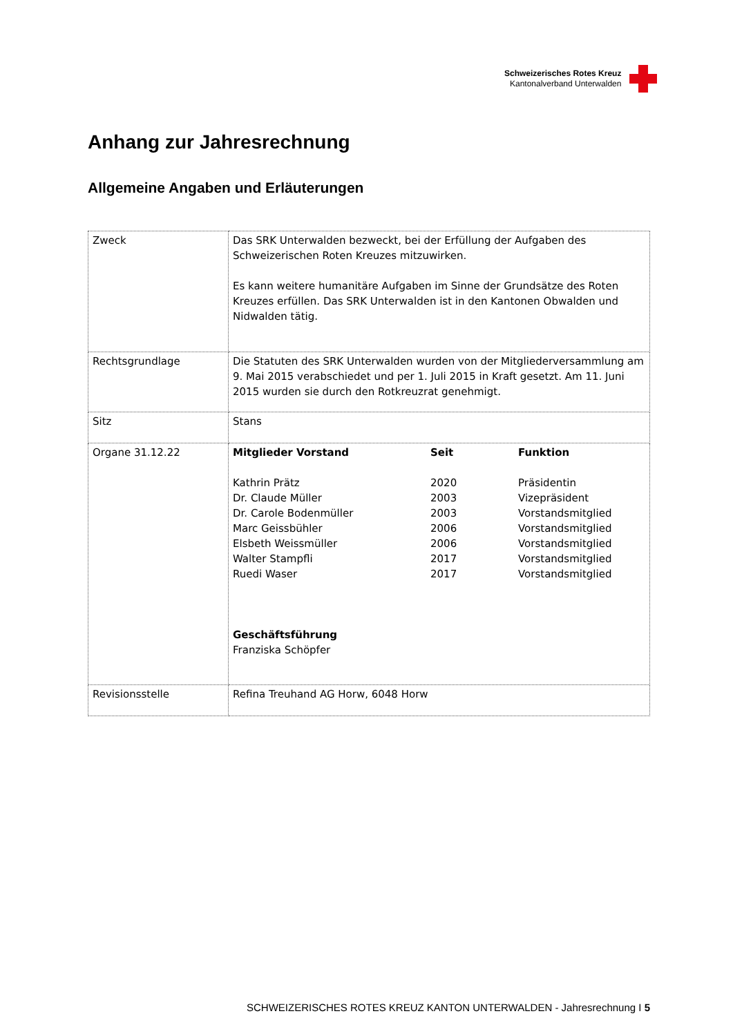Schweizerisches Rotes Kreuz
Kantonalverband Unterwalden
Anhang zur Jahresrechnung
Allgemeine Angaben und Erläuterungen
| Zweck | Das SRK Unterwalden bezweckt, bei der Erfüllung der Aufgaben des Schweizerischen Roten Kreuzes mitzuwirken. Es kann weitere humanitäre Aufgaben im Sinne der Grundsätze des Roten Kreuzes erfüllen. Das SRK Unterwalden ist in den Kantonen Obwalden und Nidwalden tätig. |
| Rechtsgrundlage | Die Statuten des SRK Unterwalden wurden von der Mitgliederversammlung am 9. Mai 2015 verabschiedet und per 1. Juli 2015 in Kraft gesetzt. Am 11. Juni 2015 wurden sie durch den Rotkreuzrat genehmigt. |
| Sitz | Stans |
| Organe 31.12.22 | / Mitglieder Vorstand / Seit / Funktion / / Kathrin Prätz / 2020 / Präsidentin / / Dr. Claude Müller / 2003 / Vizepräsident / / Dr. Carole Bodenmüller / 2003 / Vorstandsmitglied / / Marc Geissbühler / 2006 / Vorstandsmitglied / / Elsbeth Weissmüller / 2006 / Vorstandsmitglied / / Walter Stampfli / 2017 / Vorstandsmitglied / / Ruedi Waser / 2017 / Vorstandsmitglied / Geschäftsführung Franziska Schöpfer |
| Revisionsstelle | Refina Treuhand AG Horw, 6048 Horw |
SCHWEIZERISCHES ROTES KREUZ KANTON UNTERWALDEN - Jahresrechnung I 5